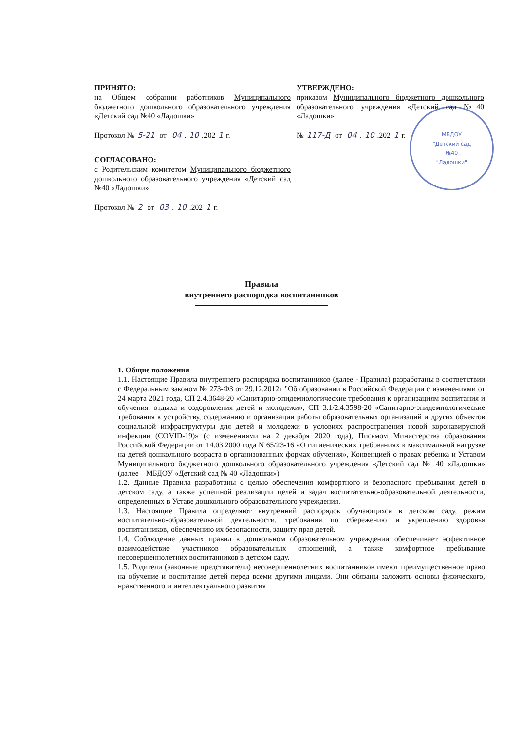МБДОУ
"Детский сад
№40
"Ладошки"
ПРИНЯТО:
на Общем собрании работников Муниципального бюджетного дошкольного образовательного учреждения «Детский сад №40 «Ладошки»
Протокол № 5-21 от 04. 10.202 1 г.
СОГЛАСОВАНО:
с Родительским комитетом Муниципального бюджетного дошкольного образовательного учреждения «Детский сад №40 «Ладошки»
Протокол № 2 от 03. 10.202 1 г.
УТВЕРЖДЕНО:
приказом Муниципального бюджетного дошкольного образовательного учреждения «Детский сад №40 «Ладошки»
№ 117-Д от 04. 10.202 1 г.
Правила
внутреннего распорядка воспитанников
1. Общие положения
1.1. Настоящие Правила внутреннего распорядка воспитанников (далее - Правила) разработаны в соответствии с Федеральным законом № 273-ФЗ от 29.12.2012г "Об образовании в Российской Федерации с изменениями от 24 марта 2021 года, СП 2.4.3648-20 «Санитарно-эпидемиологические требования к организациям воспитания и обучения, отдыха и оздоровления детей и молодежи», СП 3.1/2.4.3598-20 «Санитарно-эпидемиологические требования к устройству, содержанию и организации работы образовательных организаций и других объектов социальной инфраструктуры для детей и молодежи в условиях распространения новой коронавирусной инфекции (COVID-19)» (с изменениями на 2 декабря 2020 года), Письмом Министерства образования Российской Федерации от 14.03.2000 года N 65/23-16 «О гигиенических требованиях к максимальной нагрузке на детей дошкольного возраста в организованных формах обучения», Конвенцией о правах ребенка и Уставом Муниципального бюджетного дошкольного образовательного учреждения «Детский сад № 40 «Ладошки» (далее – МБДОУ «Детский сад № 40 «Ладошки»)
1.2. Данные Правила разработаны с целью обеспечения комфортного и безопасного пребывания детей в детском саду, а также успешной реализации целей и задач воспитательно-образовательной деятельности, определенных в Уставе дошкольного образовательного учреждения.
1.3. Настоящие Правила определяют внутренний распорядок обучающихся в детском саду, режим воспитательно-образовательной деятельности, требования по сбережению и укреплению здоровья воспитанников, обеспечению их безопасности, защиту прав детей.
1.4. Соблюдение данных правил в дошкольном образовательном учреждении обеспечивает эффективное взаимодействие участников образовательных отношений, а также комфортное пребывание несовершеннолетних воспитанников в детском саду.
1.5. Родители (законные представители) несовершеннолетних воспитанников имеют преимущественное право на обучение и воспитание детей перед всеми другими лицами. Они обязаны заложить основы физического, нравственного и интеллектуального развития